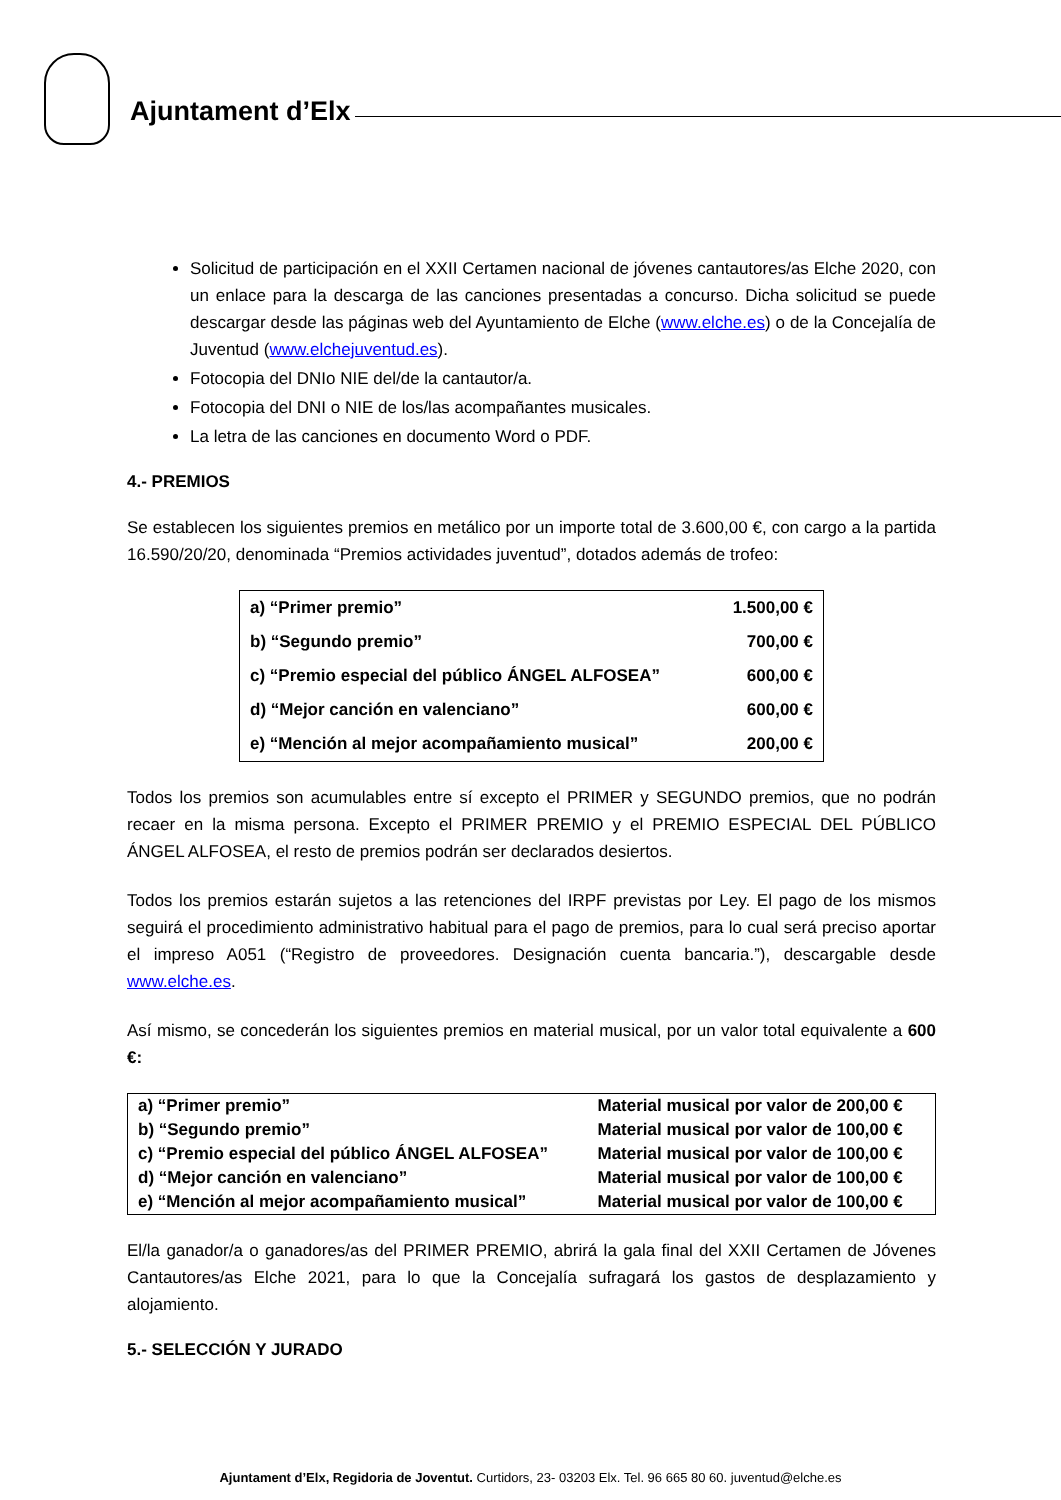Ajuntament d’Elx
Solicitud de participación en el XXII Certamen nacional de jóvenes cantautores/as Elche 2020, con un enlace para la descarga de las canciones presentadas a concurso. Dicha solicitud se puede descargar desde las páginas web del Ayuntamiento de Elche (www.elche.es) o de la Concejalía de Juventud (www.elchejuventud.es).
Fotocopia del DNIo NIE del/de la cantautor/a.
Fotocopia del DNI o NIE de los/las acompañantes musicales.
La letra de las canciones en documento Word o PDF.
4.- PREMIOS
Se establecen los siguientes premios en metálico por un importe total de 3.600,00 €, con cargo a la partida 16.590/20/20, denominada “Premios actividades juventud”, dotados además de trofeo:
| a) “Primer premio” | 1.500,00 € |
| b) “Segundo premio” | 700,00 € |
| c) “Premio especial del público ÁNGEL ALFOSEA” | 600,00 € |
| d) “Mejor canción en valenciano” | 600,00 € |
| e) “Mención al mejor acompañamiento musical” | 200,00 € |
Todos los premios son acumulables entre sí excepto el PRIMER y SEGUNDO premios, que no podrán recaer en la misma persona. Excepto el PRIMER PREMIO y el PREMIO ESPECIAL DEL PÚBLICO ÁNGEL ALFOSEA, el resto de premios podrán ser declarados desiertos.
Todos los premios estarán sujetos a las retenciones del IRPF previstas por Ley. El pago de los mismos seguirá el procedimiento administrativo habitual para el pago de premios, para lo cual será preciso aportar el impreso A051 (“Registro de proveedores. Designación cuenta bancaria.”), descargable desde www.elche.es.
Así mismo, se concederán los siguientes premios en material musical, por un valor total equivalente a 600 €:
| a) “Primer premio” | Material musical por valor de 200,00 € |
| b) “Segundo premio” | Material musical por valor de 100,00 € |
| c) “Premio especial del público ÁNGEL ALFOSEA” | Material musical por valor de 100,00 € |
| d) “Mejor canción en valenciano” | Material musical por valor de 100,00 € |
| e) “Mención al mejor acompañamiento musical” | Material musical por valor de 100,00 € |
El/la ganador/a o ganadores/as del PRIMER PREMIO, abrirá la gala final del XXII Certamen de Jóvenes Cantautores/as Elche 2021, para lo que la Concejalía sufragará los gastos de desplazamiento y alojamiento.
5.- SELECCIÓN Y JURADO
Ajuntament d’Elx, Regidoria de Joventut. Curtidors, 23- 03203 Elx. Tel. 96 665 80 60. juventud@elche.es